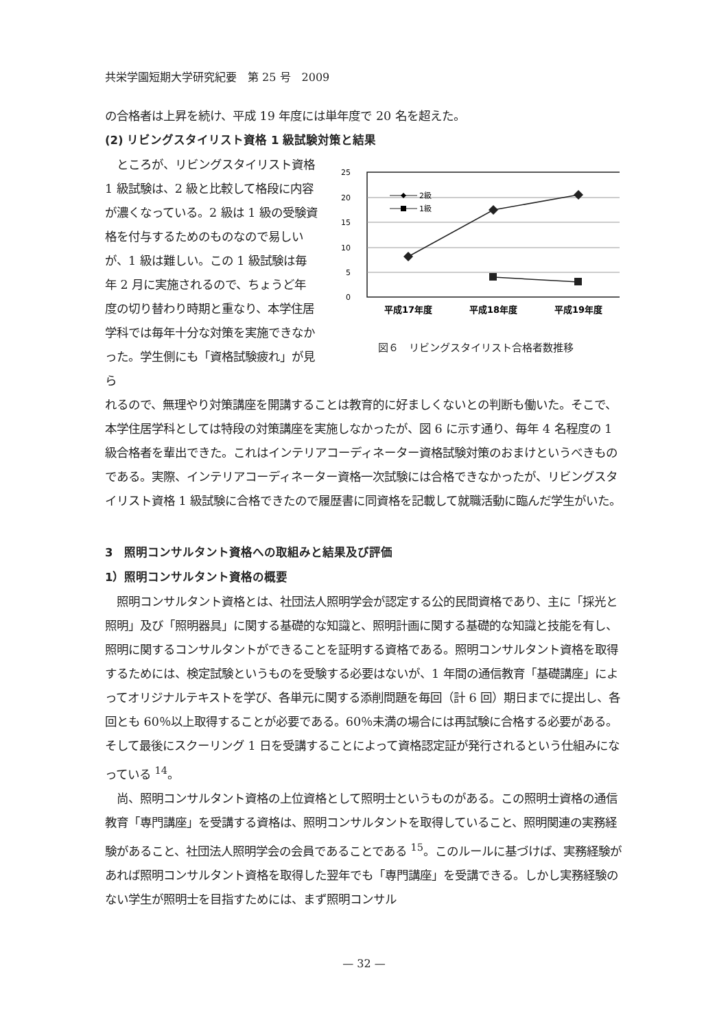共栄学園短期大学研究紀要　第 25 号　2009
の合格者は上昇を続け、平成 19 年度には単年度で 20 名を超えた。
(2) リビングスタイリスト資格 1 級試験対策と結果
　ところが、リビングスタイリスト資格 1 級試験は、2 級と比較して格段に内容が濃くなっている。2 級は 1 級の受験資格を付与するためのものなので易しいが、1 級は難しい。この 1 級試験は毎年 2 月に実施されるので、ちょうど年度の切り替わり時期と重なり、本学住居学科では毎年十分な対策を実施できなかった。学生側にも「資格試験疲れ」が見ら
25
20
15
10
5
0
2級
1級
平成17年度
平成18年度
平成19年度
図６　リビングスタイリスト合格者数推移
れるので、無理やり対策講座を開講することは教育的に好ましくないとの判断も働いた。そこで、本学住居学科としては特段の対策講座を実施しなかったが、図 6 に示す通り、毎年 4 名程度の 1 級合格者を輩出できた。これはインテリアコーディネーター資格試験対策のおまけというべきものである。実際、インテリアコーディネーター資格一次試験には合格できなかったが、リビングスタイリスト資格 1 級試験に合格できたので履歴書に同資格を記載して就職活動に臨んだ学生がいた。
3　照明コンサルタント資格への取組みと結果及び評価
1）照明コンサルタント資格の概要
　照明コンサルタント資格とは、社団法人照明学会が認定する公的民間資格であり、主に「採光と照明」及び「照明器具」に関する基礎的な知識と、照明計画に関する基礎的な知識と技能を有し、照明に関するコンサルタントができることを証明する資格である。照明コンサルタント資格を取得するためには、検定試験というものを受験する必要はないが、1 年間の通信教育「基礎講座」によってオリジナルテキストを学び、各単元に関する添削問題を毎回（計 6 回）期日までに提出し、各回とも 60％以上取得することが必要である。60％未満の場合には再試験に合格する必要がある。そして最後にスクーリング 1 日を受講することによって資格認定証が発行されるという仕組みになっている <sup>14</sup>。
　尚、照明コンサルタント資格の上位資格として照明士というものがある。この照明士資格の通信教育「専門講座」を受講する資格は、照明コンサルタントを取得していること、照明関連の実務経験があること、社団法人照明学会の会員であることである <sup>15</sup>。このルールに基づけば、実務経験があれば照明コンサルタント資格を取得した翌年でも「専門講座」を受講できる。しかし実務経験のない学生が照明士を目指すためには、まず照明コンサル
— 32 —